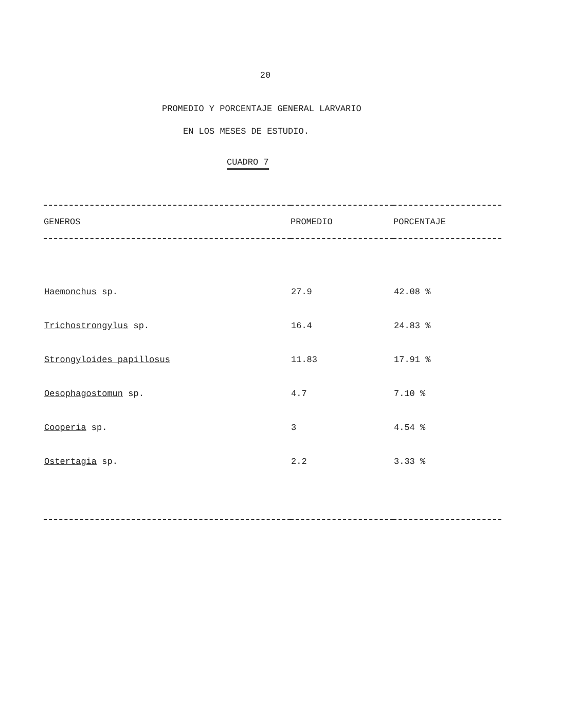20
PROMEDIO Y PORCENTAJE GENERAL LARVARIO
EN LOS MESES DE ESTUDIO.
CUADRO 7
| GENEROS | PROMEDIO | PORCENTAJE |
| --- | --- | --- |
| Haemonchus sp. | 27.9 | 42.08 % |
| Trichostrongylus sp. | 16.4 | 24.83 % |
| Strongyloides papillosus | 11.83 | 17.91 % |
| Oesophagostomun sp. | 4.7 | 7.10 % |
| Cooperia sp. | 3 | 4.54 % |
| Ostertagia sp. | 2.2 | 3.33 % |